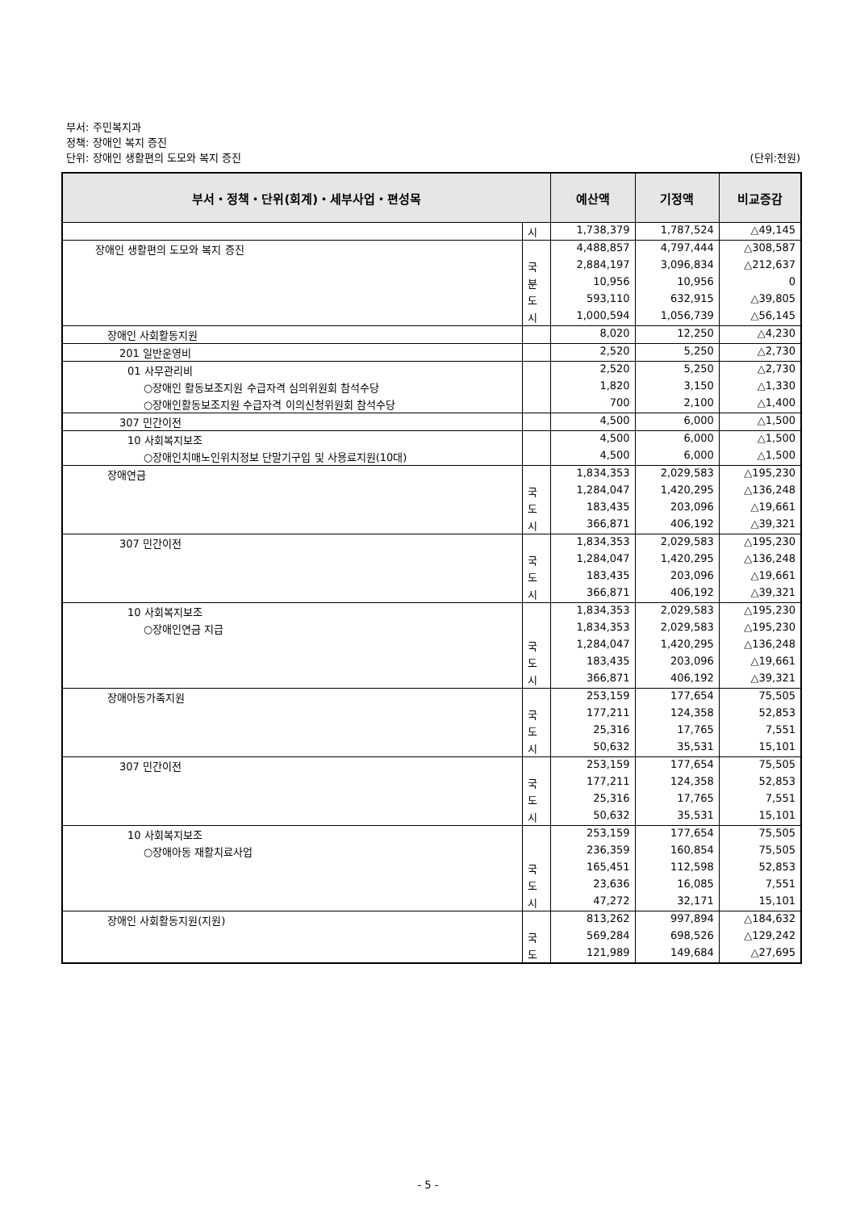부서: 주민복지과
정책: 장애인 복지 증진
단위: 장애인 생활편의 도모와 복지 증진 (단위:천원)
| 부서・정책・단위(회계)・세부사업・편성목 | | 예산액 | 기정액 | 비교증감 |
| --- | --- | --- | --- | --- |
| | 시 | 1,738,379 | 1,787,524 | △49,145 |
| 장애인 생활편의 도모와 복지 증진 | | 4,488,857 | 4,797,444 | △308,587 |
| | 국 | 2,884,197 | 3,096,834 | △212,637 |
| | 분 | 10,956 | 10,956 | 0 |
| | 도 | 593,110 | 632,915 | △39,805 |
| | 시 | 1,000,594 | 1,056,739 | △56,145 |
| 장애인 사회활동지원 | | 8,020 | 12,250 | △4,230 |
| 201 일반운영비 | | 2,520 | 5,250 | △2,730 |
| 01 사무관리비 | | 2,520 | 5,250 | △2,730 |
| ○장애인 활동보조지원 수급자격 심의위원회 참석수당 | | 1,820 | 3,150 | △1,330 |
| ○장애인활동보조지원 수급자격 이의신청위원회 참석수당 | | 700 | 2,100 | △1,400 |
| 307 민간이전 | | 4,500 | 6,000 | △1,500 |
| 10 사회복지보조 | | 4,500 | 6,000 | △1,500 |
| ○장애인치매노인위치정보 단말기구입 및 사용료지원(10대) | | 4,500 | 6,000 | △1,500 |
| 장애연금 | | 1,834,353 | 2,029,583 | △195,230 |
| | 국 | 1,284,047 | 1,420,295 | △136,248 |
| | 도 | 183,435 | 203,096 | △19,661 |
| | 시 | 366,871 | 406,192 | △39,321 |
| 307 민간이전 | | 1,834,353 | 2,029,583 | △195,230 |
| | 국 | 1,284,047 | 1,420,295 | △136,248 |
| | 도 | 183,435 | 203,096 | △19,661 |
| | 시 | 366,871 | 406,192 | △39,321 |
| 10 사회복지보조 | | 1,834,353 | 2,029,583 | △195,230 |
| ○장애인연금 지급 | | 1,834,353 | 2,029,583 | △195,230 |
| | 국 | 1,284,047 | 1,420,295 | △136,248 |
| | 도 | 183,435 | 203,096 | △19,661 |
| | 시 | 366,871 | 406,192 | △39,321 |
| 장애아동가족지원 | | 253,159 | 177,654 | 75,505 |
| | 국 | 177,211 | 124,358 | 52,853 |
| | 도 | 25,316 | 17,765 | 7,551 |
| | 시 | 50,632 | 35,531 | 15,101 |
| 307 민간이전 | | 253,159 | 177,654 | 75,505 |
| | 국 | 177,211 | 124,358 | 52,853 |
| | 도 | 25,316 | 17,765 | 7,551 |
| | 시 | 50,632 | 35,531 | 15,101 |
| 10 사회복지보조 | | 253,159 | 177,654 | 75,505 |
| ○장애아동 재활치료사업 | | 236,359 | 160,854 | 75,505 |
| | 국 | 165,451 | 112,598 | 52,853 |
| | 도 | 23,636 | 16,085 | 7,551 |
| | 시 | 47,272 | 32,171 | 15,101 |
| 장애인 사회활동지원(지원) | | 813,262 | 997,894 | △184,632 |
| | 국 | 569,284 | 698,526 | △129,242 |
| | 도 | 121,989 | 149,684 | △27,695 |
- 5 -